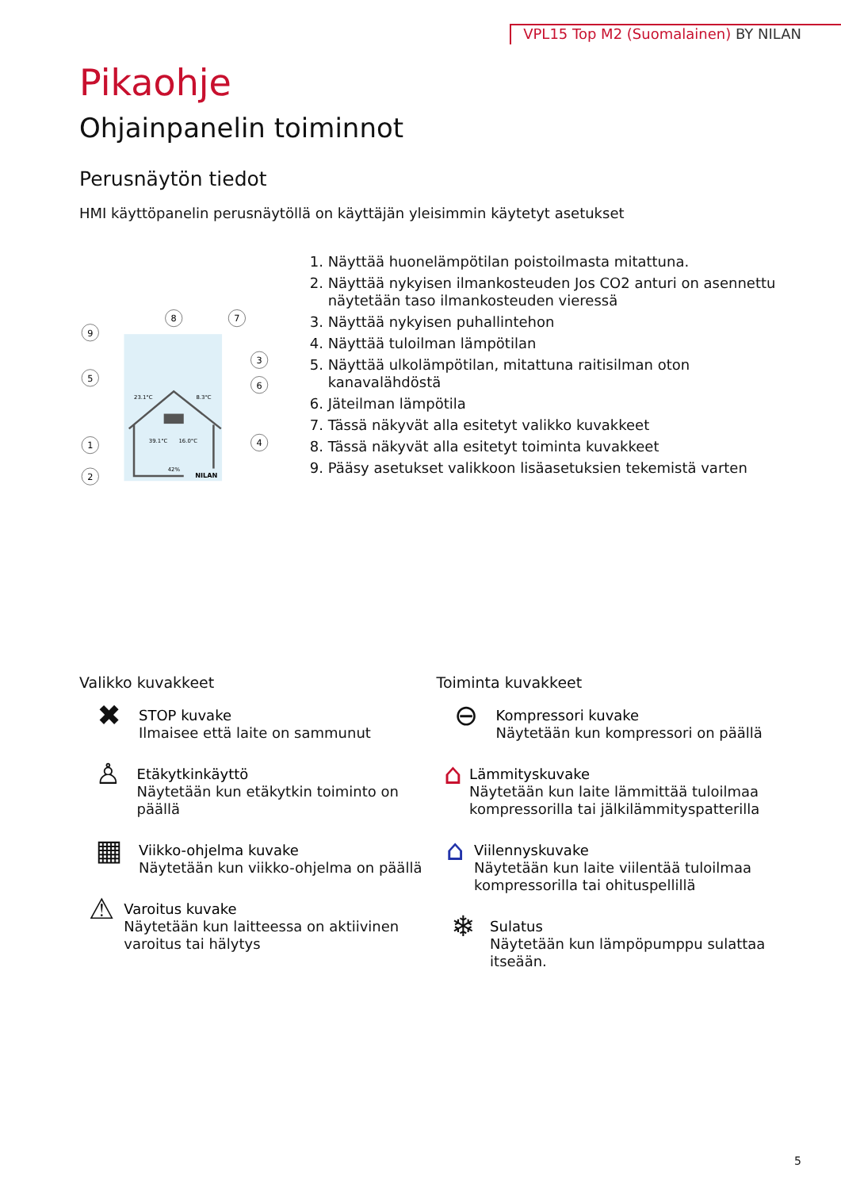VPL15 Top M2 (Suomalainen) BY NILAN
Pikaohje
Ohjainpanelin toiminnot
Perusnäytön tiedot
HMI käyttöpanelin perusnäytöllä on käyttäjän yleisimmin käytetyt asetukset
23.1°C
8.3°C
39.1°C
16.0°C
42%
NILAN
9
5
1
2
8
7
3
6
4
1. Näyttää huonelämpötilan poistoilmasta mitattuna.
2. Näyttää nykyisen ilmankosteuden Jos CO2 anturi on asennettu näytetään taso ilmankosteuden vieressä
3. Näyttää nykyisen puhallintehon
4. Näyttää tuloilman lämpötilan
5. Näyttää ulkolämpötilan, mitattuna raitisilman oton kanavalähdöstä
6. Jäteilman lämpötila
7. Tässä näkyvät alla esitetyt valikko kuvakkeet
8. Tässä näkyvät alla esitetyt toiminta kuvakkeet
9. Pääsy asetukset valikkoon lisäasetuksien tekemistä varten
Valikko kuvakkeet
✖
STOP kuvake
Ilmaisee että laite on sammunut
♙
Etäkytkinkäyttö
Näytetään kun etäkytkin toiminto on päällä
▦
Viikko-ohjelma kuvake
Näytetään kun viikko-ohjelma on päällä
⚠
Varoitus kuvake
Näytetään kun laitteessa on aktiivinen varoitus tai hälytys
Toiminta kuvakkeet
⊖
Kompressori kuvake
Näytetään kun kompressori on päällä
⌂
Lämmityskuvake
Näytetään kun laite lämmittää tuloilmaa kompressorilla tai jälkilämmityspatterilla
⌂
Viilennyskuvake
Näytetään kun laite viilentää tuloilmaa kompressorilla tai ohituspellillä
❄
Sulatus
Näytetään kun lämpöpumppu sulattaa itseään.
5